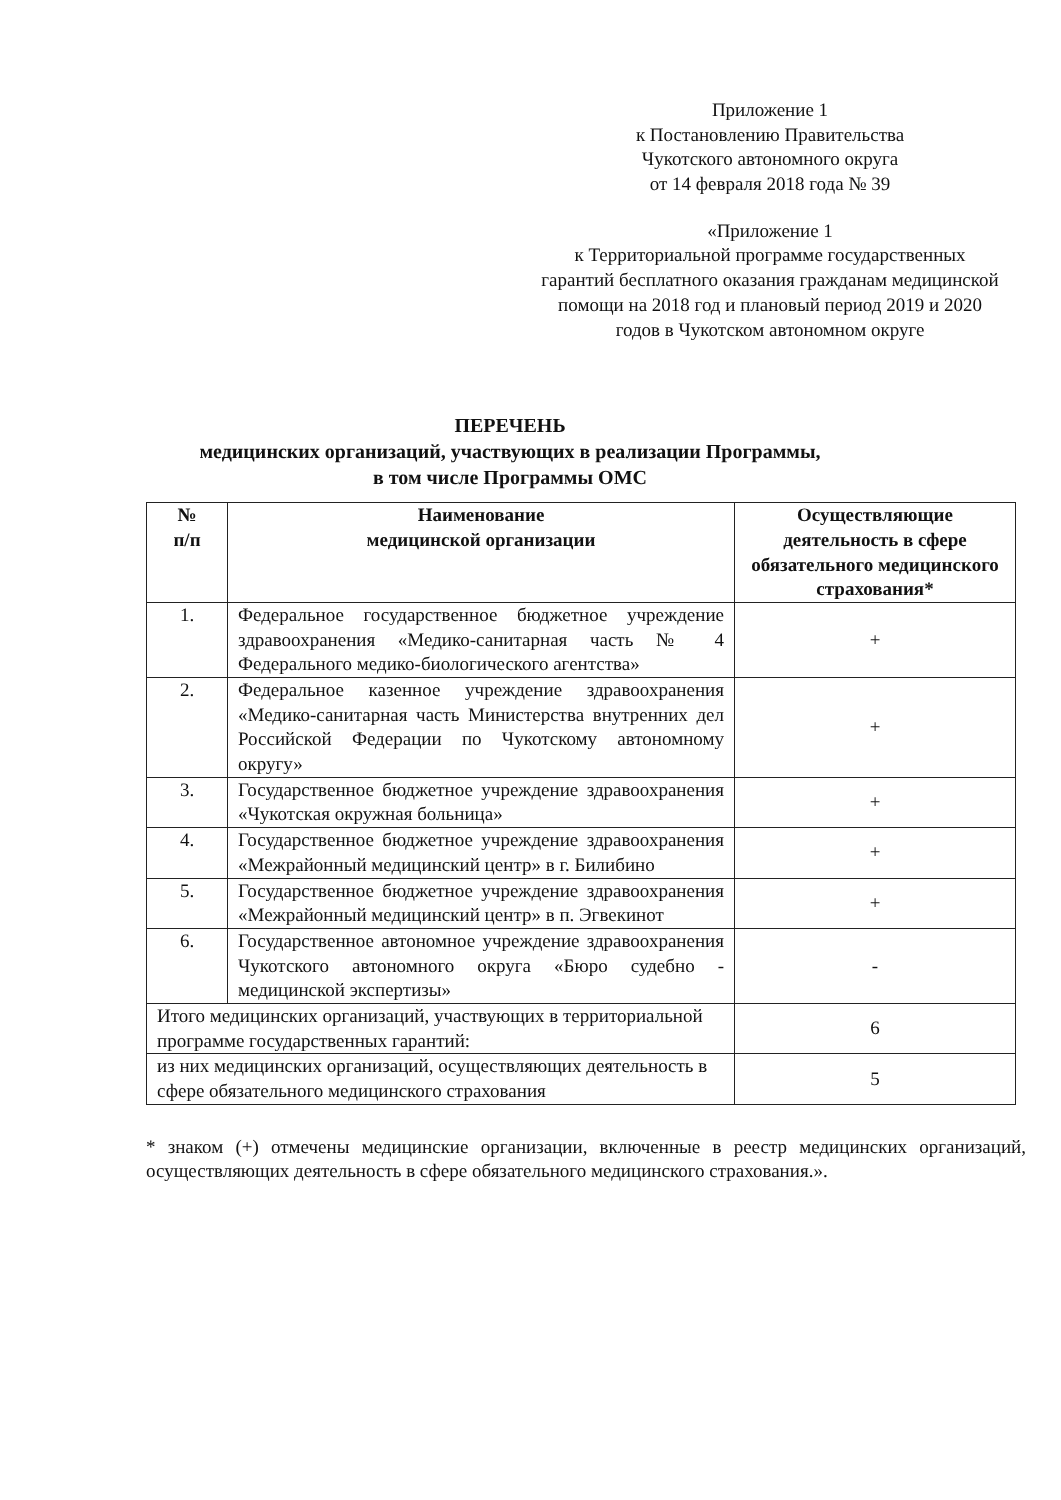Приложение 1
к Постановлению Правительства
Чукотского автономного округа
от 14 февраля 2018 года № 39
«Приложение 1
к Территориальной программе государственных гарантий бесплатного оказания гражданам медицинской помощи на 2018 год и плановый период 2019 и 2020 годов в Чукотском автономном округе
ПЕРЕЧЕНЬ
медицинских организаций, участвующих в реализации Программы,
в том числе Программы ОМС
| № п/п | Наименование медицинской организации | Осуществляющие деятельность в сфере обязательного медицинского страхования* |
| --- | --- | --- |
| 1. | Федеральное государственное бюджетное учреждение здравоохранения «Медико-санитарная часть № 4 Федерального медико-биологического агентства» | + |
| 2. | Федеральное казенное учреждение здравоохранения «Медико-санитарная часть Министерства внутренних дел Российской Федерации по Чукотскому автономному округу» | + |
| 3. | Государственное бюджетное учреждение здравоохранения «Чукотская окружная больница» | + |
| 4. | Государственное бюджетное учреждение здравоохранения «Межрайонный медицинский центр» в г. Билибино | + |
| 5. | Государственное бюджетное учреждение здравоохранения «Межрайонный медицинский центр» в п. Эгвекинот | + |
| 6. | Государственное автономное учреждение здравоохранения Чукотского автономного округа «Бюро судебно - медицинской экспертизы» | - |
| Итого медицинских организаций, участвующих в территориальной программе государственных гарантий: | | 6 |
| из них медицинских организаций, осуществляющих деятельность в сфере обязательного медицинского страхования | | 5 |
* знаком (+) отмечены медицинские организации, включенные в реестр медицинских организаций, осуществляющих деятельность в сфере обязательного медицинского страхования.».